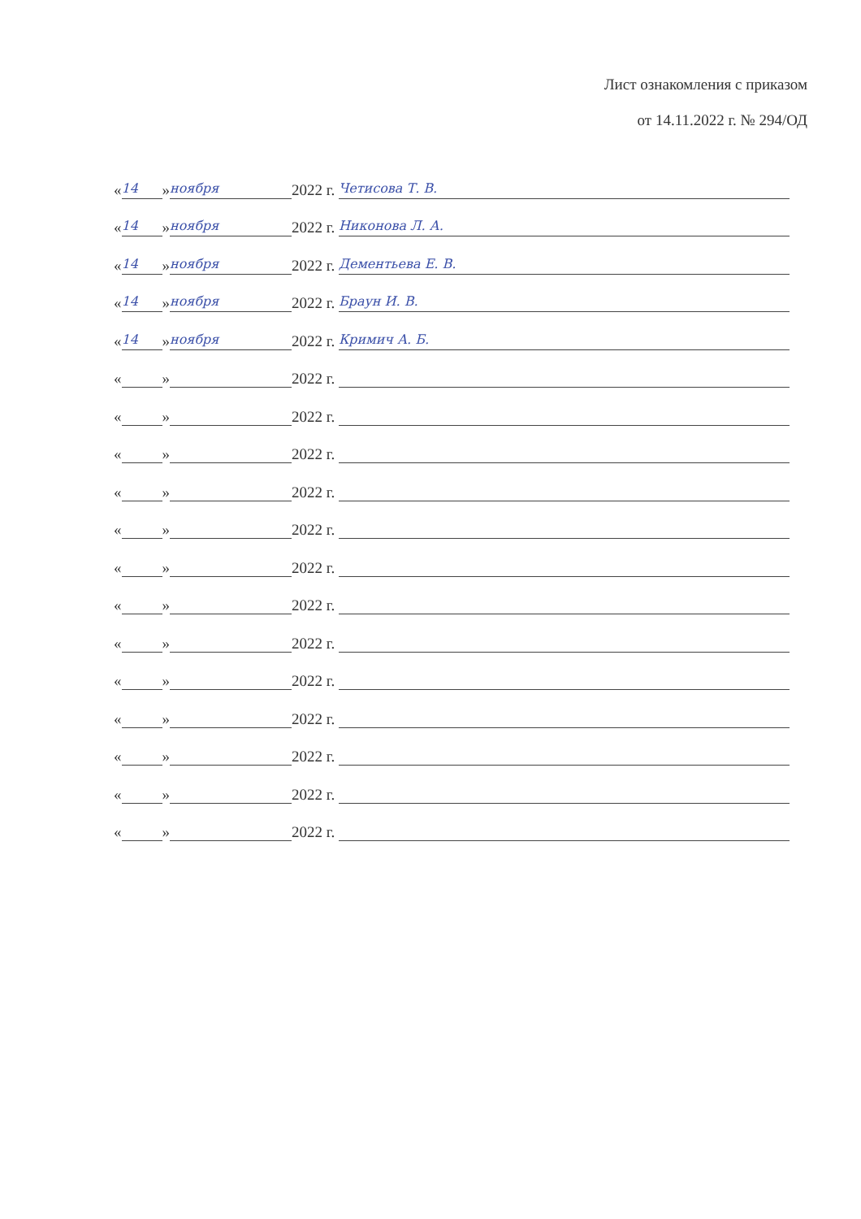Лист ознакомления с приказом
от 14.11.2022 г. № 294/ОД
« 14 » ноября 2022 г. Четисова Т. В.
« 14 » ноября 2022 г. Никонова Л. А.
« 14 » ноября 2022 г. Дементьева Е. В.
« 14 » ноября 2022 г. Браун И. В.
« 14 » ноября 2022 г. Кримич А. Б.
« » 2022 г.
« » 2022 г.
« » 2022 г.
« » 2022 г.
« » 2022 г.
« » 2022 г.
« » 2022 г.
« » 2022 г.
« » 2022 г.
« » 2022 г.
« » 2022 г.
« » 2022 г.
« » 2022 г.